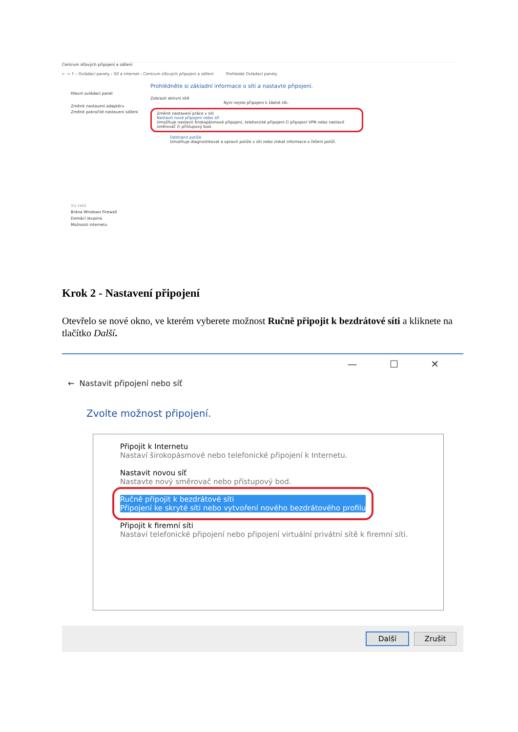Centrum síťových připojení a sdílení
← → ↑ › Ovládací panely › Síť a internet › Centrum síťových připojení a sdílení Prohledat Ovládací panely
Hlavní ovládací panel
Změnit nastavení adaptéru
Změnit pokročilé nastavení sdílení
Viz také
Brána Windows Firewall
Domácí skupina
Možnosti internetu
Prohlédněte si základní informace o síti a nastavte připojení.
Zobrazit aktivní sítě
Nyní nejste připojeni k žádné síti.
Změnit nastavení práce v síti
Nastavit nové připojení nebo síť
Umožňuje nastavit širokopásmové připojení, telefonické připojení či připojení VPN nebo nastavit směrovač či přístupový bod.
Odstranit potíže
Umožňuje diagnostikovat a opravit potíže v síti nebo získat informace o řešení potíží.
Krok 2 - Nastavení připojení
Otevřelo se nové okno, ve kterém vyberete možnost Ručně připojit k bezdrátové síti a kliknete na tlačítko Další.
— ☐ ✕
← Nastavit připojení nebo síť
Zvolte možnost připojení.
Připojit k Internetu
Nastaví širokopásmové nebo telefonické připojení k Internetu.
Nastavit novou síť
Nastavte nový směrovač nebo přístupový bod.
Ručně připojit k bezdrátové síti Připojení ke skryté síti nebo vytvoření nového bezdrátového profilu
Připojit k firemní síti
Nastaví telefonické připojení nebo připojení virtuální privátní sítě k firemní síti.
Další Zrušit